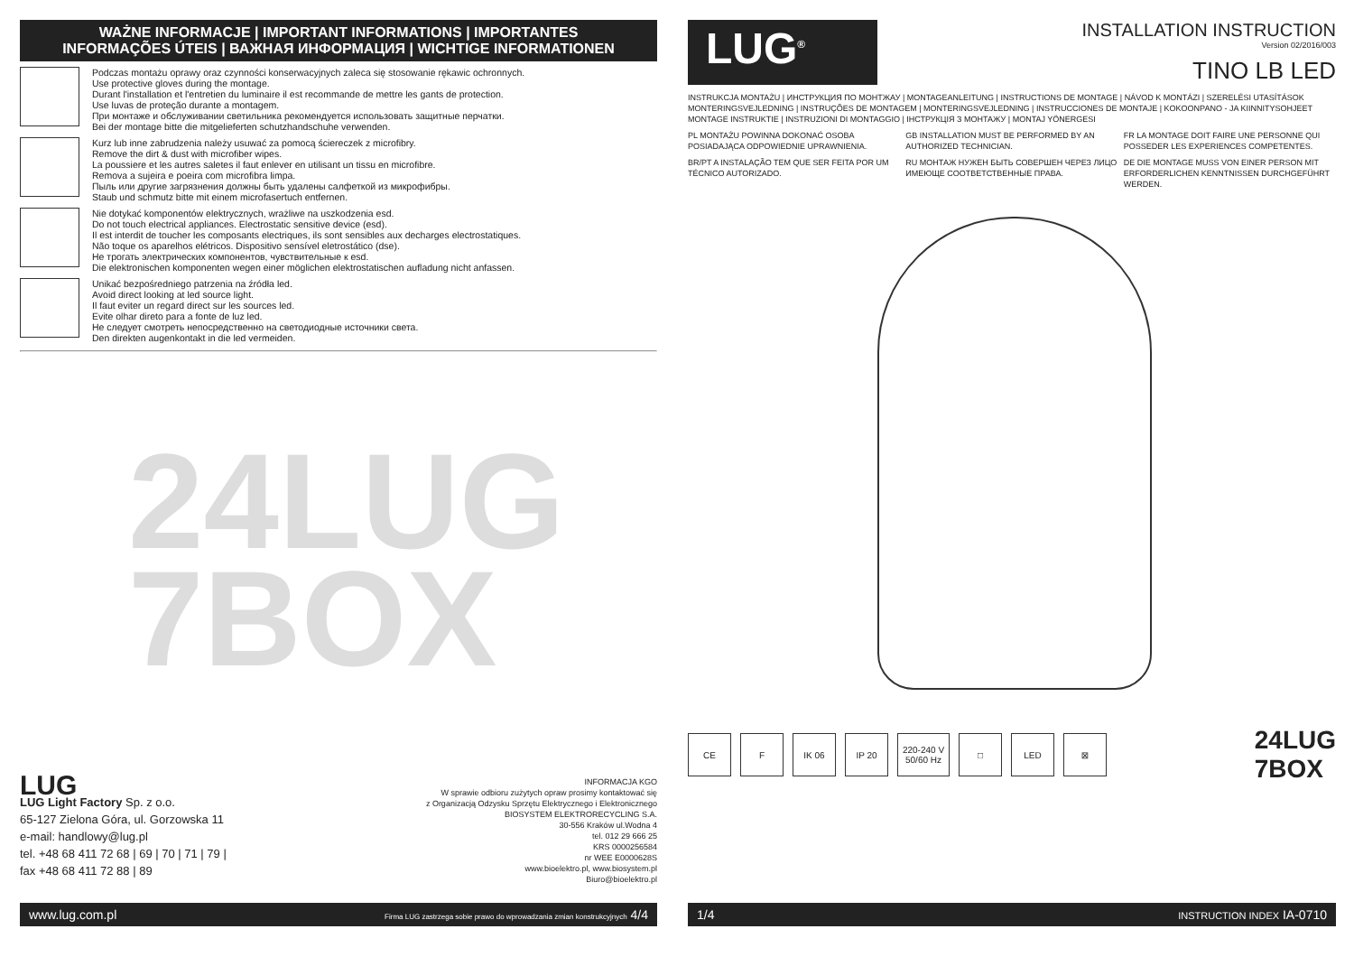WAŻNE INFORMACJE | IMPORTANT INFORMATIONS | IMPORTANTES
INFORMAÇÕES ÚTEIS | ВАЖНАЯ ИНФОРМАЦИЯ | WICHTIGE INFORMATIONEN
Podczas montażu oprawy oraz czynności konserwacyjnych zaleca się stosowanie rękawic ochronnych.
Use protective gloves during the montage.
Durant l'installation et l'entretien du luminaire il est recommande de mettre les gants de protection.
Use luvas de proteção durante a montagem.
При монтаже и обслуживании светильника рекомендуется использовать защитные перчатки.
Bei der montage bitte die mitgelieferten schutzhandschuhe verwenden.
Kurz lub inne zabrudzenia należy usuwać za pomocą ściereczek z microfibry.
Remove the dirt & dust with microfiber wipes.
La poussiere et les autres saletes il faut enlever en utilisant un tissu en microfibre.
Remova a sujeira e poeira com microfibra limpa.
Пыль или другие загрязнения должны быть удалены салфеткой из микрофибры.
Staub und schmutz bitte mit einem microfasertuch entfernen.
Nie dotykać komponentów elektrycznych, wrażliwe na uszkodzenia esd.
Do not touch electrical appliances. Electrostatic sensitive device (esd).
Il est interdit de toucher les composants electriques, ils sont sensibles aux decharges electrostatiques.
Não toque os aparelhos elétricos. Dispositivo sensível eletrostático (dse).
Не трогать электрических компонентов, чувствительные к esd.
Die elektronischen komponenten wegen einer möglichen elektrostatischen aufladung nicht anfassen.
Unikać bezpośredniego patrzenia na źródła led.
Avoid direct looking at led source light.
Il faut eviter un regard direct sur les sources led.
Evite olhar direto para a fonte de luz led.
Не следует смотреть непосредственно на светодиодные источники света.
Den direkten augenkontakt in die led vermeiden.
24LUG
7BOX
LUG
LUG Light Factory Sp. z o.o.
65-127 Zielona Góra, ul. Gorzowska 11
e-mail: handlowy@lug.pl
tel. +48 68 411 72 68 | 69 | 70 | 71 | 79 |
fax +48 68 411 72 88 | 89
INFORMACJA KGO
W sprawie odbioru zużytych opraw prosimy kontaktować się
z Organizacją Odzysku Sprzętu Elektrycznego i Elektronicznego
BIOSYSTEM ELEKTRORECYCLING S.A.
30-556 Kraków ul.Wodna 4
tel. 012 29 666 25
KRS 0000256584
nr WEE E0000628S
www.bioelektro.pl, www.biosystem.pl
Biuro@bioelektro.pl
www.lug.com.pl Firma LUG zastrzega sobie prawo do wprowadzania zmian konstrukcyjnych 4/4
LUG<sup>®</sup>
INSTALLATION INSTRUCTION
Version 02/2016/003
TINO LB LED
INSTRUKCJA MONTAŻU | ИНСТРУКЦИЯ ПО МОНТЖАУ | MONTAGEANLEITUNG | INSTRUCTIONS DE MONTAGE | NÁVOD K MONTÁZI | SZERELÉSI UTASÍTÁSOK
MONTERINGSVEJLEDNING | INSTRUÇÕES DE MONTAGEM | MONTERINGSVEJLEDNING | INSTRUCCIONES DE MONTAJE | KOKOONPANO - JA KIINNITYSOHJEET
MONTAGE INSTRUKTIE | INSTRUZIONI DI MONTAGGIO | ІНСТРУКЦІЯ З МОНТАЖУ | MONTAJ YÖNERGESI
PL MONTAŻU POWINNA DOKONAĆ OSOBA POSIADAJĄCA ODPOWIEDNIE UPRAWNIENIA.
GB INSTALLATION MUST BE PERFORMED BY AN AUTHORIZED TECHNICIAN.
FR LA MONTAGE DOIT FAIRE UNE PERSONNE QUI POSSEDER LES EXPERIENCES COMPETENTES.
BR/PT A INSTALAÇÃO TEM QUE SER FEITA POR UM TÉCNICO AUTORIZADO.
RU МОНТАЖ НУЖЕН БЫТЬ СОВЕРШЕН ЧЕРЕЗ ЛИЦО ИМЕЮЩЕ СООТВЕТСТВЕННЫЕ ПРАВА.
DE DIE MONTAGE MUSS VON EINER PERSON MIT ERFORDERLICHEN KENNTNISSEN DURCHGEFÜHRT WERDEN.
CE F IK 06 IP 20 220-240 V 50/60 Hz
□ LED ⊠
24LUG
7BOX
1/4 INSTRUCTION INDEX IA-0710